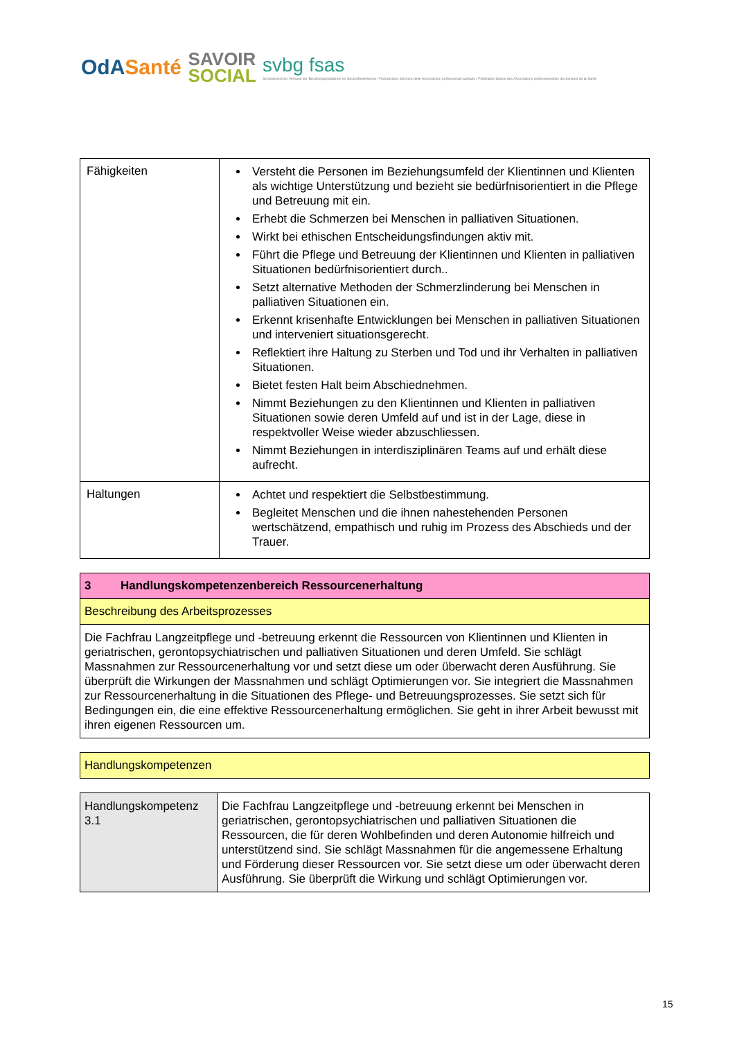OdASanté
SAVOIR
SOCIAL
svbg fsas
Schweizerischer Verband der Berufsorganisationen im Gesundheitswesen | Federazione Svizzera delle Associazioni professionali sanitarie | Fédération Suisse des Associations professionnelles du domaine de la Santé
| Fähigkeiten | Versteht die Personen im Beziehungsumfeld der Klientinnen und Klienten als wichtige Unterstützung und bezieht sie bedürfnisorientiert in die Pflege und Betreuung mit ein. Erhebt die Schmerzen bei Menschen in palliativen Situationen. Wirkt bei ethischen Entscheidungsfindungen aktiv mit. Führt die Pflege und Betreuung der Klientinnen und Klienten in palliativen Situationen bedürfnisorientiert durch.. Setzt alternative Methoden der Schmerzlinderung bei Menschen in palliativen Situationen ein. Erkennt krisenhafte Entwicklungen bei Menschen in palliativen Situationen und interveniert situationsgerecht. Reflektiert ihre Haltung zu Sterben und Tod und ihr Verhalten in palliativen Situationen. Bietet festen Halt beim Abschiednehmen. Nimmt Beziehungen zu den Klientinnen und Klienten in palliativen Situationen sowie deren Umfeld auf und ist in der Lage, diese in respektvoller Weise wieder abzuschliessen. Nimmt Beziehungen in interdisziplinären Teams auf und erhält diese aufrecht. |
| Haltungen | Achtet und respektiert die Selbstbestimmung. Begleitet Menschen und die ihnen nahestehenden Personen wertschätzend, empathisch und ruhig im Prozess des Abschieds und der Trauer. |
| 3 Handlungskompetenzenbereich Ressourcenerhaltung |
| Beschreibung des Arbeitsprozesses |
| Die Fachfrau Langzeitpflege und -betreuung erkennt die Ressourcen von Klientinnen und Klienten in geriatrischen, gerontopsychiatrischen und palliativen Situationen und deren Umfeld. Sie schlägt Massnahmen zur Ressourcenerhaltung vor und setzt diese um oder überwacht deren Ausführung. Sie überprüft die Wirkungen der Massnahmen und schlägt Optimierungen vor. Sie integriert die Massnahmen zur Ressourcenerhaltung in die Situationen des Pflege- und Betreuungsprozesses. Sie setzt sich für Bedingungen ein, die eine effektive Ressourcenerhaltung ermöglichen. Sie geht in ihrer Arbeit bewusst mit ihren eigenen Ressourcen um. |
| Handlungskompetenzen |
| Handlungskompetenz 3.1 | Die Fachfrau Langzeitpflege und -betreuung erkennt bei Menschen in geriatrischen, gerontopsychiatrischen und palliativen Situationen die Ressourcen, die für deren Wohlbefinden und deren Autonomie hilfreich und unterstützend sind. Sie schlägt Massnahmen für die angemessene Erhaltung und Förderung dieser Ressourcen vor. Sie setzt diese um oder überwacht deren Ausführung. Sie überprüft die Wirkung und schlägt Optimierungen vor. |
15